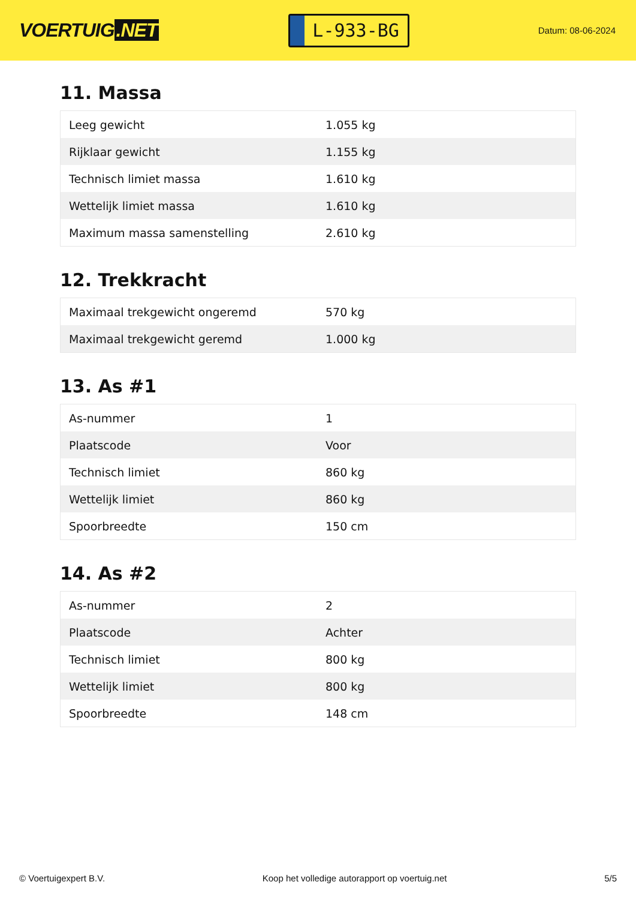VOERTUIG.NET
L-933-BG
Datum: 08-06-2024
11. Massa
| Leeg gewicht | 1.055 kg |
| Rijklaar gewicht | 1.155 kg |
| Technisch limiet massa | 1.610 kg |
| Wettelijk limiet massa | 1.610 kg |
| Maximum massa samenstelling | 2.610 kg |
12. Trekkracht
| Maximaal trekgewicht ongeremd | 570 kg |
| Maximaal trekgewicht geremd | 1.000 kg |
13. As #1
| As-nummer | 1 |
| Plaatscode | Voor |
| Technisch limiet | 860 kg |
| Wettelijk limiet | 860 kg |
| Spoorbreedte | 150 cm |
14. As #2
| As-nummer | 2 |
| Plaatscode | Achter |
| Technisch limiet | 800 kg |
| Wettelijk limiet | 800 kg |
| Spoorbreedte | 148 cm |
© Voertuigexpert B.V. Koop het volledige autorapport op voertuig.net 5/5